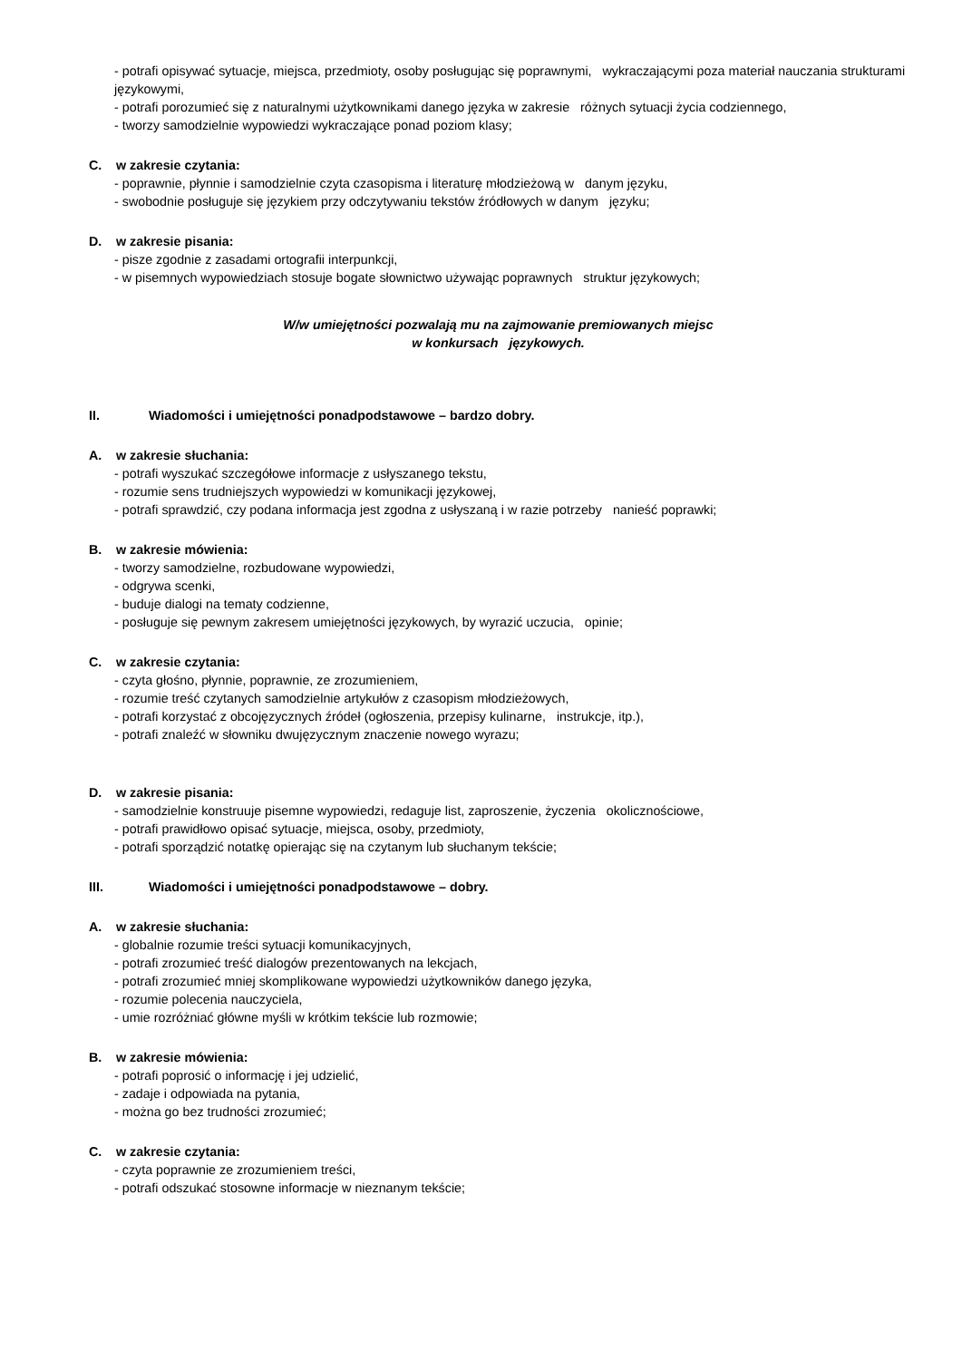- potrafi opisywać sytuacje, miejsca, przedmioty, osoby posługując się poprawnymi, wykraczającymi poza materiał nauczania strukturami językowymi,
- potrafi porozumieć się z naturalnymi użytkownikami danego języka w zakresie różnych sytuacji życia codziennego,
- tworzy samodzielnie wypowiedzi wykraczające ponad poziom klasy;
C. w zakresie czytania:
- poprawnie, płynnie i samodzielnie czyta czasopisma i literaturę młodzieżową w danym języku,
- swobodnie posługuje się językiem przy odczytywaniu tekstów źródłowych w danym języku;
D. w zakresie pisania:
- pisze zgodnie z zasadami ortografii interpunkcji,
- w pisemnych wypowiedziach stosuje bogate słownictwo używając poprawnych struktur językowych;
W/w umiejętności pozwalają mu na zajmowanie premiowanych miejsc
w konkursach językowych.
II. Wiadomości i umiejętności ponadpodstawowe – bardzo dobry.
A. w zakresie słuchania:
- potrafi wyszukać szczegółowe informacje z usłyszanego tekstu,
- rozumie sens trudniejszych wypowiedzi w komunikacji językowej,
- potrafi sprawdzić, czy podana informacja jest zgodna z usłyszaną i w razie potrzeby nanieść poprawki;
B. w zakresie mówienia:
- tworzy samodzielne, rozbudowane wypowiedzi,
- odgrywa scenki,
- buduje dialogi na tematy codzienne,
- posługuje się pewnym zakresem umiejętności językowych, by wyrazić uczucia, opinie;
C. w zakresie czytania:
- czyta głośno, płynnie, poprawnie, ze zrozumieniem,
- rozumie treść czytanych samodzielnie artykułów z czasopism młodzieżowych,
- potrafi korzystać z obcojęzycznych źródeł (ogłoszenia, przepisy kulinarne, instrukcje, itp.),
- potrafi znaleźć w słowniku dwujęzycznym znaczenie nowego wyrazu;
D. w zakresie pisania:
- samodzielnie konstruuje pisemne wypowiedzi, redaguje list, zaproszenie, życzenia okolicznościowe,
- potrafi prawidłowo opisać sytuacje, miejsca, osoby, przedmioty,
- potrafi sporządzić notatkę opierając się na czytanym lub słuchanym tekście;
III. Wiadomości i umiejętności ponadpodstawowe – dobry.
A. w zakresie słuchania:
- globalnie rozumie treści sytuacji komunikacyjnych,
- potrafi zrozumieć treść dialogów prezentowanych na lekcjach,
- potrafi zrozumieć mniej skomplikowane wypowiedzi użytkowników danego języka,
- rozumie polecenia nauczyciela,
- umie rozróżniać główne myśli w krótkim tekście lub rozmowie;
B. w zakresie mówienia:
- potrafi poprosić o informację i jej udzielić,
- zadaje i odpowiada na pytania,
- można go bez trudności zrozumieć;
C. w zakresie czytania:
- czyta poprawnie ze zrozumieniem treści,
- potrafi odszukać stosowne informacje w nieznanym tekście;